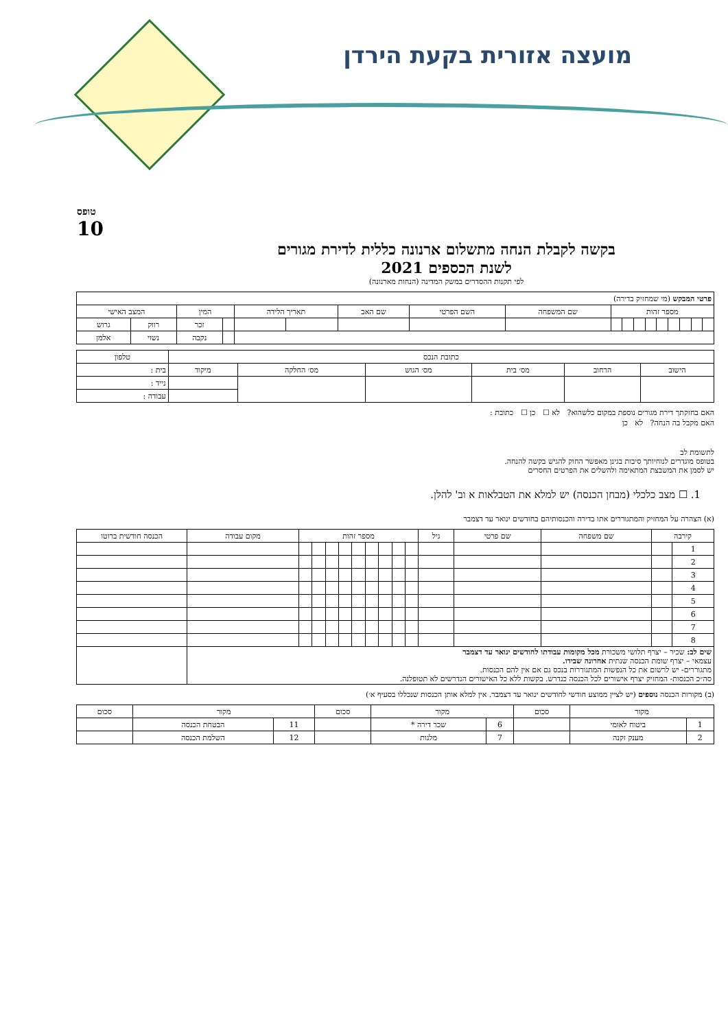מועצה אזורית בקעת הירדן
טופס
10
בקשה לקבלת הנחה מתשלום ארנונה כללית לדירת מגורים
לשנת הכספים 2021
לפי תקנות ההסדרים במשק המדינה (הנחות מארנונה)
| פרטי המבקש (מי שמחזיק בדירה) | | | | | | | | | | | | | | | | | |
| מספר זהות | | | | | | | | | שם המשפחה | השם הפרטי | שם האב | תאריך הלידה | | המין | | המצב האישי | |
| | | | | | | | | | | | | | | | זכר | רווק | גרוש |
| | | | | | | | | | | | | | | | נקבה | נשוי | אלמן |
| כתובת הנכס | | | | | | טלפון |
| --- | --- | --- | --- | --- | --- | --- |
| הישוב | הרחוב | מס׳ בית | מס׳ הגוש | מס׳ החלקה | מיקוד | בית : |
| | | | | | | נייד : |
| | | | | | | עבודה : |
האם בחזקתך דירת מגורים נוספת במקום כלשהוא? לא ☐ כן ☐ כתובת :
האם מקבל בה הנחה? לא כן
לתשומת לב
בטופס מוגדרים לנוחיותך סיבות בגינן מאפשר החוק להגיש בקשה להנחה.
יש לסמן את המשבצת המתאימה ולהשלים את הפרטים החסרים
1. ☐ מצב כלכלי (מבחן הכנסה) יש למלא את הטבלאות א וב' להלן.
(א) הצהרה על המחזיק והמתגוררים אתו בדירה והכנסותיהם בחודשים ינואר עד דצמבר
| קירבה | | שם משפחה | שם פרטי | גיל | מספר זהות | | | | | | | | | מקום עבודה | הכנסה חודשית ברוטו |
| --- | --- | --- | --- | --- | --- | --- | --- | --- | --- | --- | --- | --- | --- | --- | --- |
| 1 | | | | | | | | | | | | | | | |
| 2 | | | | | | | | | | | | | | | |
| 3 | | | | | | | | | | | | | | | |
| 4 | | | | | | | | | | | | | | | |
| 5 | | | | | | | | | | | | | | | |
| 6 | | | | | | | | | | | | | | | |
| 7 | | | | | | | | | | | | | | | |
| 8 | | | | | | | | | | | | | | | |
| שים לב: שכיר – יצרף תלושי משכורת מכל מקומות עבודתו לחודשים ינואר עד דצמבר עצמאי – יצרף שומת הכנסה שנתית אחרונה שבידו. מתגוררים- יש לרשום את כל הנפשות המתגוררות בנכס גם אם אין להם הכנסות. סה״כ הכנסות- המחזיק יצרף אישורים לכל הכנסה כנדרש. בקשות ללא כל האישורים הנדרשים לא תטופלנה. | | | | | | | | | | | | | | | |
(ב) מקורות הכנסה נוספים (יש לציין ממוצע חודשי לחודשים ינואר עד דצמבר. אין למלא אותן הכנסות שנכללו בסעיף א׳)
| מקור | | סכום | מקור | | סכום | מקור | | סכום |
| --- | --- | --- | --- | --- | --- | --- | --- | --- |
| 1 | ביטוח לאומי | | 6 | שכר דירה * | | 11 | הבטחת הכנסה | |
| 2 | מענק זקנה | | 7 | מלגות | | 12 | השלמת הכנסה | |